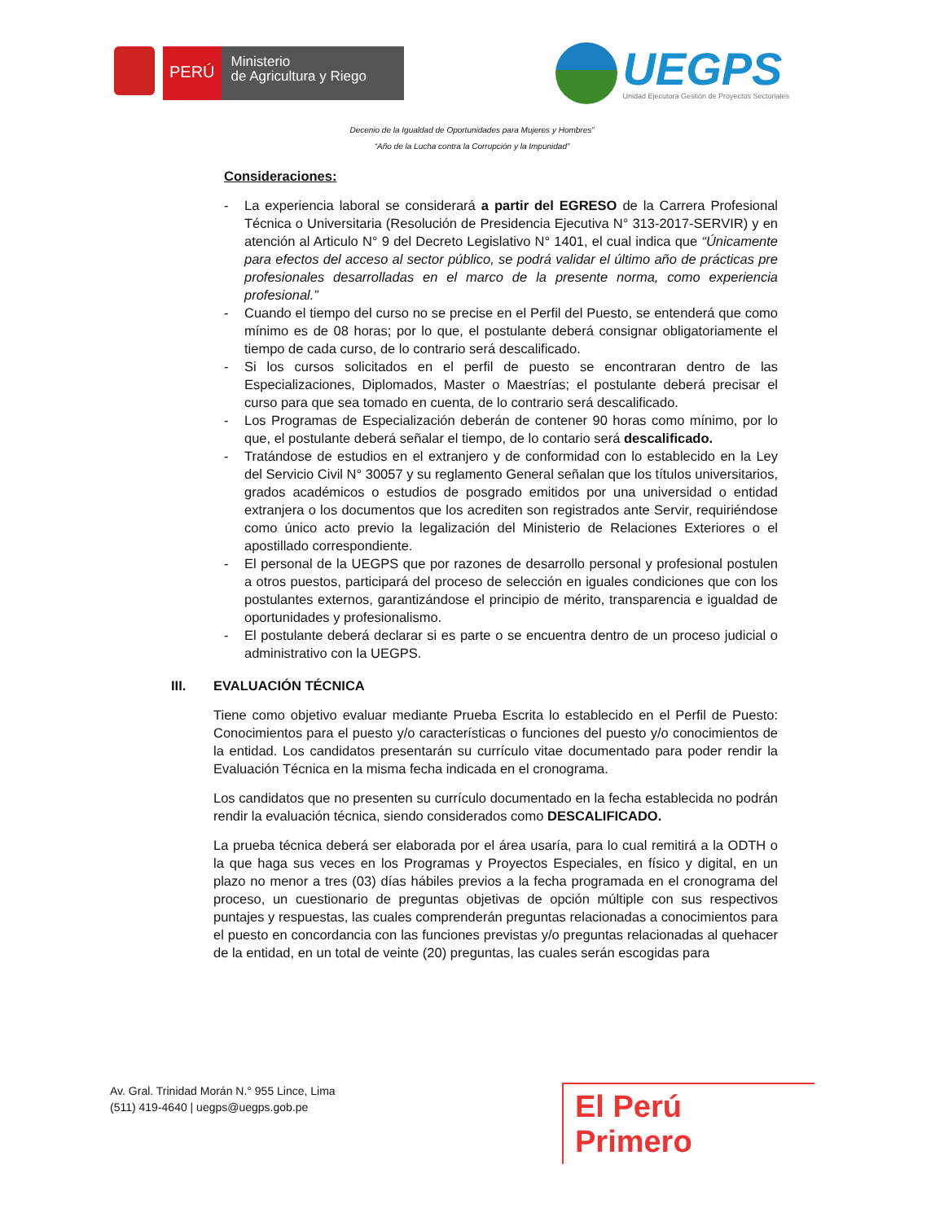PERÚ
Ministerio
de Agricultura y Riego
UEGPS
Unidad Ejecutora Gestión de Proyectos Sectoriales
Decenio de la Igualdad de Oportunidades para Mujeres y Hombres”
“Año de la Lucha contra la Corrupción y la Impunidad”
Consideraciones:
- La experiencia laboral se considerará a partir del EGRESO de la Carrera Profesional Técnica o Universitaria (Resolución de Presidencia Ejecutiva N° 313-2017-SERVIR) y en atención al Articulo N° 9 del Decreto Legislativo N° 1401, el cual indica que “Únicamente para efectos del acceso al sector público, se podrá validar el último año de prácticas pre profesionales desarrolladas en el marco de la presente norma, como experiencia profesional.”
- Cuando el tiempo del curso no se precise en el Perfil del Puesto, se entenderá que como mínimo es de 08 horas; por lo que, el postulante deberá consignar obligatoriamente el tiempo de cada curso, de lo contrario será descalificado.
- Si los cursos solicitados en el perfil de puesto se encontraran dentro de las Especializaciones, Diplomados, Master o Maestrías; el postulante deberá precisar el curso para que sea tomado en cuenta, de lo contrario será descalificado.
- Los Programas de Especialización deberán de contener 90 horas como mínimo, por lo que, el postulante deberá señalar el tiempo, de lo contario será descalificado.
- Tratándose de estudios en el extranjero y de conformidad con lo establecido en la Ley del Servicio Civil N° 30057 y su reglamento General señalan que los títulos universitarios, grados académicos o estudios de posgrado emitidos por una universidad o entidad extranjera o los documentos que los acrediten son registrados ante Servir, requiriéndose como único acto previo la legalización del Ministerio de Relaciones Exteriores o el apostillado correspondiente.
- El personal de la UEGPS que por razones de desarrollo personal y profesional postulen a otros puestos, participará del proceso de selección en iguales condiciones que con los postulantes externos, garantizándose el principio de mérito, transparencia e igualdad de oportunidades y profesionalismo.
- El postulante deberá declarar si es parte o se encuentra dentro de un proceso judicial o administrativo con la UEGPS.
III. EVALUACIÓN TÉCNICA
Tiene como objetivo evaluar mediante Prueba Escrita lo establecido en el Perfil de Puesto: Conocimientos para el puesto y/o características o funciones del puesto y/o conocimientos de la entidad. Los candidatos presentarán su currículo vitae documentado para poder rendir la Evaluación Técnica en la misma fecha indicada en el cronograma.
Los candidatos que no presenten su currículo documentado en la fecha establecida no podrán rendir la evaluación técnica, siendo considerados como DESCALIFICADO.
La prueba técnica deberá ser elaborada por el área usaría, para lo cual remitirá a la ODTH o la que haga sus veces en los Programas y Proyectos Especiales, en físico y digital, en un plazo no menor a tres (03) días hábiles previos a la fecha programada en el cronograma del proceso, un cuestionario de preguntas objetivas de opción múltiple con sus respectivos puntajes y respuestas, las cuales comprenderán preguntas relacionadas a conocimientos para el puesto en concordancia con las funciones previstas y/o preguntas relacionadas al quehacer de la entidad, en un total de veinte (20) preguntas, las cuales serán escogidas para
Av. Gral. Trinidad Morán N.° 955 Lince, Lima
(511) 419-4640 | uegps@uegps.gob.pe
El Perú Primero